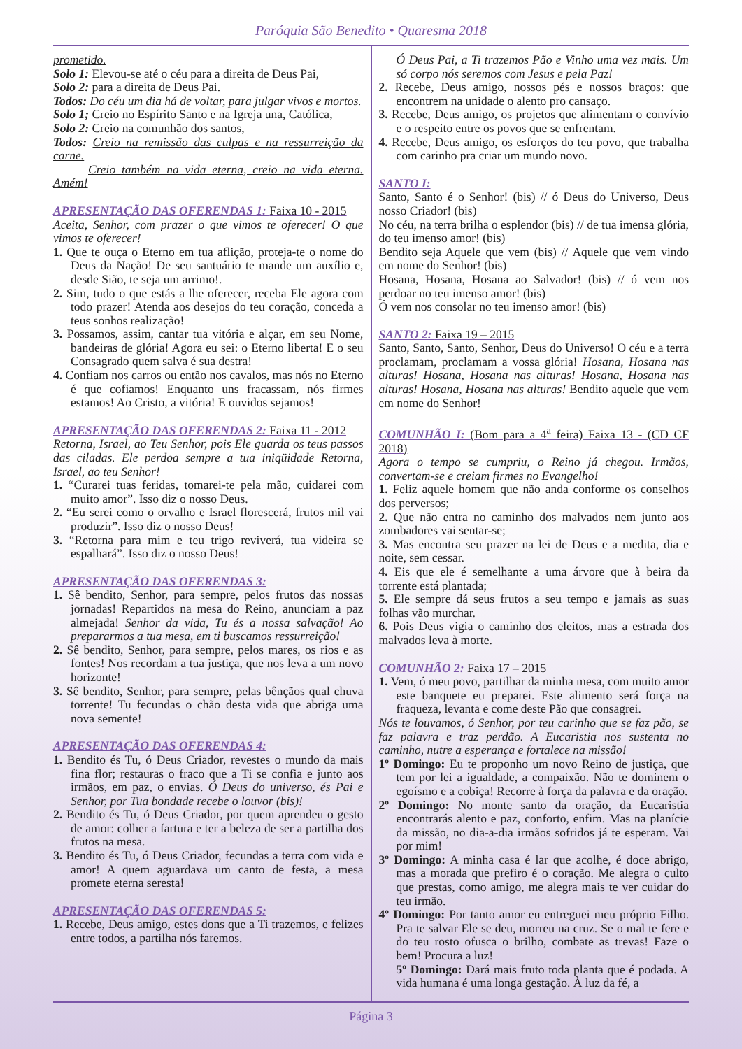Paróquia São Benedito • Quaresma 2018
prometido.
Solo 1: Elevou-se até o céu para a direita de Deus Pai,
Solo 2: para a direita de Deus Pai.
Todos: Do céu um dia há de voltar, para julgar vivos e mortos.
Solo 1; Creio no Espírito Santo e na Igreja una, Católica,
Solo 2: Creio na comunhão dos santos,
Todos: Creio na remissão das culpas e na ressurreição da carne.
Creio também na vida eterna, creio na vida eterna. Amém!
APRESENTAÇÃO DAS OFERENDAS 1: Faixa 10 - 2015
Aceita, Senhor, com prazer o que vimos te oferecer! O que vimos te oferecer!
1. Que te ouça o Eterno em tua aflição, proteja-te o nome do Deus da Nação! De seu santuário te mande um auxílio e, desde Sião, te seja um arrimo!.
2. Sim, tudo o que estás a lhe oferecer, receba Ele agora com todo prazer! Atenda aos desejos do teu coração, conceda a teus sonhos realização!
3. Possamos, assim, cantar tua vitória e alçar, em seu Nome, bandeiras de glória! Agora eu sei: o Eterno liberta! E o seu Consagrado quem salva é sua destra!
4. Confiam nos carros ou então nos cavalos, mas nós no Eterno é que cofiamos! Enquanto uns fracassam, nós firmes estamos! Ao Cristo, a vitória! E ouvidos sejamos!
APRESENTAÇÃO DAS OFERENDAS 2: Faixa 11 - 2012
Retorna, Israel, ao Teu Senhor, pois Ele guarda os teus passos das ciladas. Ele perdoa sempre a tua iniqüidade Retorna, Israel, ao teu Senhor!
1. “Curarei tuas feridas, tomarei-te pela mão, cuidarei com muito amor”. Isso diz o nosso Deus.
2. “Eu serei como o orvalho e Israel florescerá, frutos mil vai produzir”. Isso diz o nosso Deus!
3. “Retorna para mim e teu trigo reviverá, tua videira se espalhará”. Isso diz o nosso Deus!
APRESENTAÇÃO DAS OFERENDAS 3:
1. Sê bendito, Senhor, para sempre, pelos frutos das nossas jornadas! Repartidos na mesa do Reino, anunciam a paz almejada! Senhor da vida, Tu és a nossa salvação! Ao prepararmos a tua mesa, em ti buscamos ressurreição!
2. Sê bendito, Senhor, para sempre, pelos mares, os rios e as fontes! Nos recordam a tua justiça, que nos leva a um novo horizonte!
3. Sê bendito, Senhor, para sempre, pelas bênçãos qual chuva torrente! Tu fecundas o chão desta vida que abriga uma nova semente!
APRESENTAÇÃO DAS OFERENDAS 4:
1. Bendito és Tu, ó Deus Criador, revestes o mundo da mais fina flor; restauras o fraco que a Ti se confia e junto aos irmãos, em paz, o envias. Ó Deus do universo, és Pai e Senhor, por Tua bondade recebe o louvor (bis)!
2. Bendito és Tu, ó Deus Criador, por quem aprendeu o gesto de amor: colher a fartura e ter a beleza de ser a partilha dos frutos na mesa.
3. Bendito és Tu, ó Deus Criador, fecundas a terra com vida e amor! A quem aguardava um canto de festa, a mesa promete eterna seresta!
APRESENTAÇÃO DAS OFERENDAS 5:
1. Recebe, Deus amigo, estes dons que a Ti trazemos, e felizes entre todos, a partilha nós faremos.
Ó Deus Pai, a Ti trazemos Pão e Vinho uma vez mais. Um só corpo nós seremos com Jesus e pela Paz!
2. Recebe, Deus amigo, nossos pés e nossos braços: que encontrem na unidade o alento pro cansaço.
3. Recebe, Deus amigo, os projetos que alimentam o convívio e o respeito entre os povos que se enfrentam.
4. Recebe, Deus amigo, os esforços do teu povo, que trabalha com carinho pra criar um mundo novo.
SANTO I:
Santo, Santo é o Senhor! (bis) // ó Deus do Universo, Deus nosso Criador! (bis)
No céu, na terra brilha o esplendor (bis) // de tua imensa glória, do teu imenso amor! (bis)
Bendito seja Aquele que vem (bis) // Aquele que vem vindo em nome do Senhor! (bis)
Hosana, Hosana, Hosana ao Salvador! (bis) // ó vem nos perdoar no teu imenso amor! (bis)
Ó vem nos consolar no teu imenso amor! (bis)
SANTO 2: Faixa 19 – 2015
Santo, Santo, Santo, Senhor, Deus do Universo! O céu e a terra proclamam, proclamam a vossa glória! Hosana, Hosana nas alturas! Hosana, Hosana nas alturas! Hosana, Hosana nas alturas! Hosana, Hosana nas alturas! Bendito aquele que vem em nome do Senhor!
COMUNHÃO I: (Bom para a 4<sup>a</sup> feira) Faixa 13 - (CD CF 2018)
Agora o tempo se cumpriu, o Reino já chegou. Irmãos, convertam-se e creiam firmes no Evangelho!
1. Feliz aquele homem que não anda conforme os conselhos dos perversos;
2. Que não entra no caminho dos malvados nem junto aos zombadores vai sentar-se;
3. Mas encontra seu prazer na lei de Deus e a medita, dia e noite, sem cessar.
4. Eis que ele é semelhante a uma árvore que à beira da torrente está plantada;
5. Ele sempre dá seus frutos a seu tempo e jamais as suas folhas vão murchar.
6. Pois Deus vigia o caminho dos eleitos, mas a estrada dos malvados leva à morte.
COMUNHÃO 2: Faixa 17 – 2015
1. Vem, ó meu povo, partilhar da minha mesa, com muito amor este banquete eu preparei. Este alimento será força na fraqueza, levanta e come deste Pão que consagrei.
Nós te louvamos, ó Senhor, por teu carinho que se faz pão, se faz palavra e traz perdão. A Eucaristia nos sustenta no caminho, nutre a esperança e fortalece na missão!
1º Domingo: Eu te proponho um novo Reino de justiça, que tem por lei a igualdade, a compaixão. Não te dominem o egoísmo e a cobiça! Recorre à força da palavra e da oração.
2º Domingo: No monte santo da oração, da Eucaristia encontrarás alento e paz, conforto, enfim. Mas na planície da missão, no dia-a-dia irmãos sofridos já te esperam. Vai por mim!
3º Domingo: A minha casa é lar que acolhe, é doce abrigo, mas a morada que prefiro é o coração. Me alegra o culto que prestas, como amigo, me alegra mais te ver cuidar do teu irmão.
4º Domingo: Por tanto amor eu entreguei meu próprio Filho. Pra te salvar Ele se deu, morreu na cruz. Se o mal te fere e do teu rosto ofusca o brilho, combate as trevas! Faze o bem! Procura a luz!
5º Domingo: Dará mais fruto toda planta que é podada. A vida humana é uma longa gestação. À luz da fé, a
Página 3